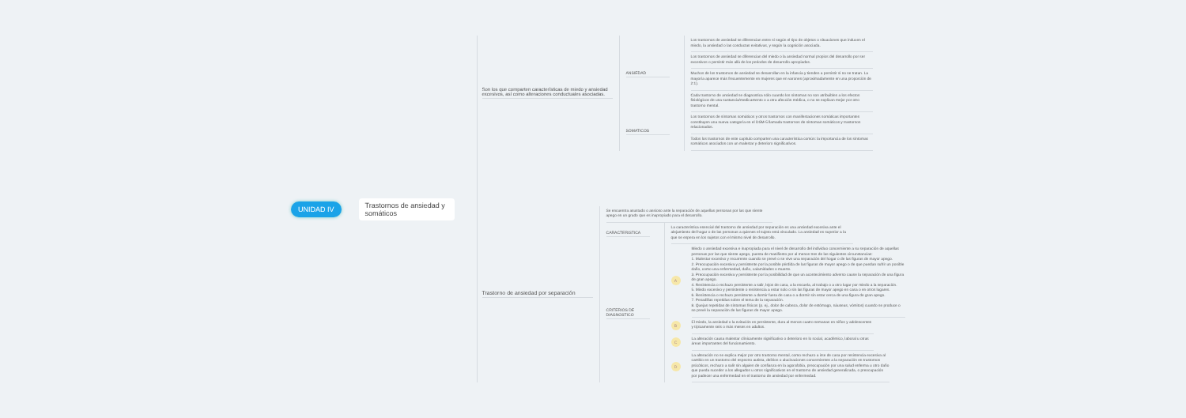UNIDAD IV
Trastornos de ansiedad y somáticos
Son los que comparten características de miedo y ansiedad excesivos, así como alteraciones conductuales asociadas.
ANSIEDAD
Los trastornos de ansiedad se diferencian entre sí según el tipo de objetos o situaciones que inducen el miedo, la ansiedad o las conductas evitativas, y según la cognición asociada.
Los trastornos de ansiedad se diferencian del miedo o la ansiedad normal propios del desarrollo por ser excesivos o persistir más allá de los periodos de desarrollo apropiados.
Muchos de los trastornos de ansiedad se desarrollan en la infancia y tienden a persistir si no se tratan. La mayoría aparece más frecuentemente en mujeres que en varones (aproximadamente en una proporción de 2:1).
Cada trastorno de ansiedad se diagnostica sólo cuando los síntomas no son atribuibles a los efectos fisiológicos de una sustancia/medicamento o a otra afección médica, o no se explican mejor por otro trastorno mental.
SOMATICOS
Los trastornos de síntomas somáticos y otros trastornos con manifestaciones somáticas importantes constituyen una nueva categoría en el DSM-5 llamada trastornos de síntomas somáticos y trastornos relacionados.
Todos los trastornos de este capítulo comparten una característica común: la importancia de los síntomas somáticos asociados con un malestar y deterioro significativos.
Trastorno de ansiedad por separación
Se encuentra asustado o ansioso ante la separación de aquellas personas por las que siente apego en un grado que es inapropiado para el desarrollo.
CARACTERISTICA
La característica esencial del trastorno de ansiedad por separación es una ansiedad excesiva ante el alejamiento del hogar o de las personas a quienes el sujeto está vinculado. La ansiedad es superior a la que se espera en los sujetos con el mismo nivel de desarrollo.
CRITERIOS DE DIAGNOSTICO
A
Miedo o ansiedad excesiva e inapropiada para el nivel de desarrollo del individuo concerniente a su separación de aquellas personas por las que siente apego, puesta de manifiesto por al menos tres de las siguientes circunstancias:
1. Malestar excesivo y recurrente cuando se prevé o se vive una separación del hogar o de las figuras de mayor apego.
2. Preocupación excesiva y persistente por la posible pérdida de las figuras de mayor apego o de que puedan sufrir un posible daño, como una enfermedad, daño, calamidades o muerte.
3. Preocupación excesiva y persistente por la posibilidad de que un acontecimiento adverso cause la separación de una figura de gran apego.
4. Resistencia o rechazo persistente a salir, lejos de casa, a la escuela, al trabajo o a otro lugar por miedo a la separación.
5. Miedo excesivo y persistente o resistencia a estar solo o sin las figuras de mayor apego en casa o en otros lugares.
6. Resistencia o rechazo persistente a dormir fuera de casa o a dormir sin estar cerca de una figura de gran apego.
7. Pesadillas repetidas sobre el tema de la separación.
8. Quejas repetidas de síntomas físicos (p. ej., dolor de cabeza, dolor de estómago, náuseas, vómitos) cuando se produce o se prevé la separación de las figuras de mayor apego.
B
El miedo, la ansiedad o la evitación es persistente, dura al menos cuatro semanas en niños y adolescentes y típicamente seis o más meses en adultos.
C
La alteración causa malestar clínicamente significativo o deterioro en lo social, académico, laboral u otras áreas importantes del funcionamiento.
D
La alteración no se explica mejor por otro trastorno mental, como rechazo a irse de casa por resistencia excesiva al cambio en un trastorno del espectro autista, delirios o alucinaciones concernientes a la separación en trastornos psicóticos, rechazo a salir sin alguien de confianza en la agorafobia, preocupación por una salud enferma u otro daño que pueda suceder a los allegados u otros significativos en el trastorno de ansiedad generalizada, o preocupación por padecer una enfermedad en el trastorno de ansiedad por enfermedad.